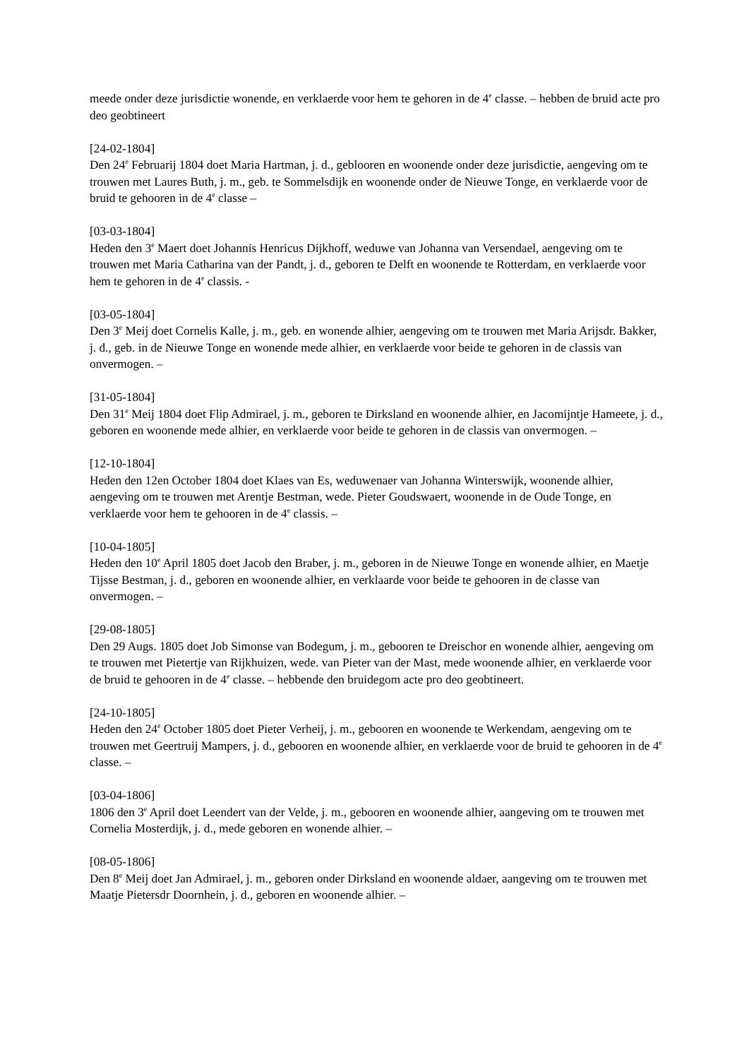meede onder deze jurisdictie wonende, en verklaerde voor hem te gehoren in de 4<sup>e</sup> classe. – hebben de bruid acte pro deo geobtineert
[24-02-1804]
Den 24<sup>e</sup> Februarij 1804 doet Maria Hartman, j. d., geblooren en woonende onder deze jurisdictie, aengeving om te trouwen met Laures Buth, j. m., geb. te Sommelsdijk en woonende onder de Nieuwe Tonge, en verklaerde voor de bruid te gehooren in de 4<sup>e</sup> classe –
[03-03-1804]
Heden den 3<sup>e</sup> Maert doet Johannis Henricus Dijkhoff, weduwe van Johanna van Versendael, aengeving om te trouwen met Maria Catharina van der Pandt, j. d., geboren te Delft en woonende te Rotterdam, en verklaerde voor hem te gehoren in de 4<sup>e</sup> classis. -
[03-05-1804]
Den 3<sup>e</sup> Meij doet Cornelis Kalle, j. m., geb. en wonende alhier, aengeving om te trouwen met Maria Arijsdr. Bakker, j. d., geb. in de Nieuwe Tonge en wonende mede alhier, en verklaerde voor beide te gehoren in de classis van onvermogen. –
[31-05-1804]
Den 31<sup>e</sup> Meij 1804 doet Flip Admirael, j. m., geboren te Dirksland en woonende alhier, en Jacomijntje Hameete, j. d., geboren en woonende mede alhier, en verklaerde voor beide te gehoren in de classis van onvermogen. –
[12-10-1804]
Heden den 12en October 1804 doet Klaes van Es, weduwenaer van Johanna Winterswijk, woonende alhier, aengeving om te trouwen met Arentje Bestman, wede. Pieter Goudswaert, woonende in de Oude Tonge, en verklaerde voor hem te gehooren in de 4<sup>e</sup> classis. –
[10-04-1805]
Heden den 10<sup>e</sup> April 1805 doet Jacob den Braber, j. m., geboren in de Nieuwe Tonge en wonende alhier, en Maetje Tijsse Bestman, j. d., geboren en woonende alhier, en verklaarde voor beide te gehooren in de classe van onvermogen. –
[29-08-1805]
Den 29 Augs. 1805 doet Job Simonse van Bodegum, j. m., gebooren te Dreischor en wonende alhier, aengeving om te trouwen met Pietertje van Rijkhuizen, wede. van Pieter van der Mast, mede woonende alhier, en verklaerde voor de bruid te gehooren in de 4<sup>e</sup> classe. – hebbende den bruidegom acte pro deo geobtineert.
[24-10-1805]
Heden den 24<sup>e</sup> October 1805 doet Pieter Verheij, j. m., gebooren en woonende te Werkendam, aengeving om te trouwen met Geertruij Mampers, j. d., gebooren en woonende alhier, en verklaerde voor de bruid te gehooren in de 4<sup>e</sup> classe. –
[03-04-1806]
1806 den 3<sup>e</sup> April doet Leendert van der Velde, j. m., gebooren en woonende alhier, aangeving om te trouwen met Cornelia Mosterdijk, j. d., mede geboren en wonende alhier. –
[08-05-1806]
Den 8<sup>e</sup> Meij doet Jan Admirael, j. m., geboren onder Dirksland en woonende aldaer, aangeving om te trouwen met Maatje Pietersdr Doornhein, j. d., geboren en woonende alhier. –